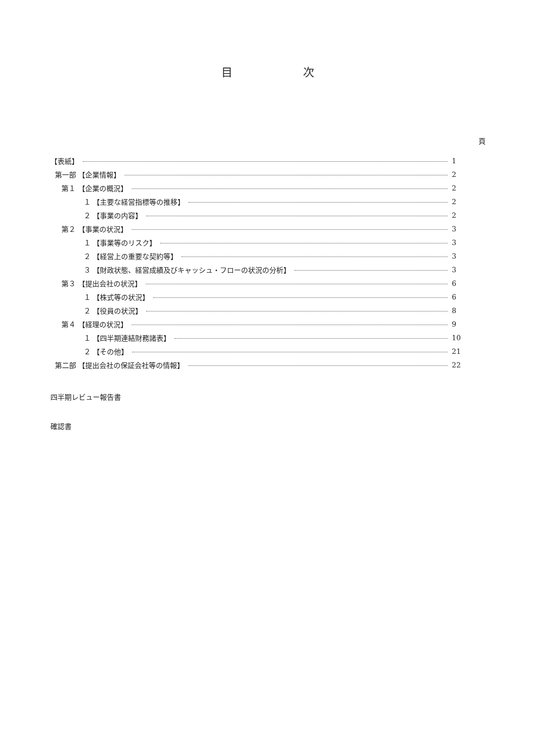目 次
頁
【表紙】 1
第一部 【企業情報】 2
第１ 【企業の概況】 2
１ 【主要な経営指標等の推移】 2
２ 【事業の内容】 2
第２ 【事業の状況】 3
１ 【事業等のリスク】 3
２ 【経営上の重要な契約等】 3
３ 【財政状態、経営成績及びキャッシュ・フローの状況の分析】 3
第３ 【提出会社の状況】 6
１ 【株式等の状況】 6
２ 【役員の状況】 8
第４ 【経理の状況】 9
１ 【四半期連結財務諸表】 10
２ 【その他】 21
第二部 【提出会社の保証会社等の情報】 22
四半期レビュー報告書
確認書